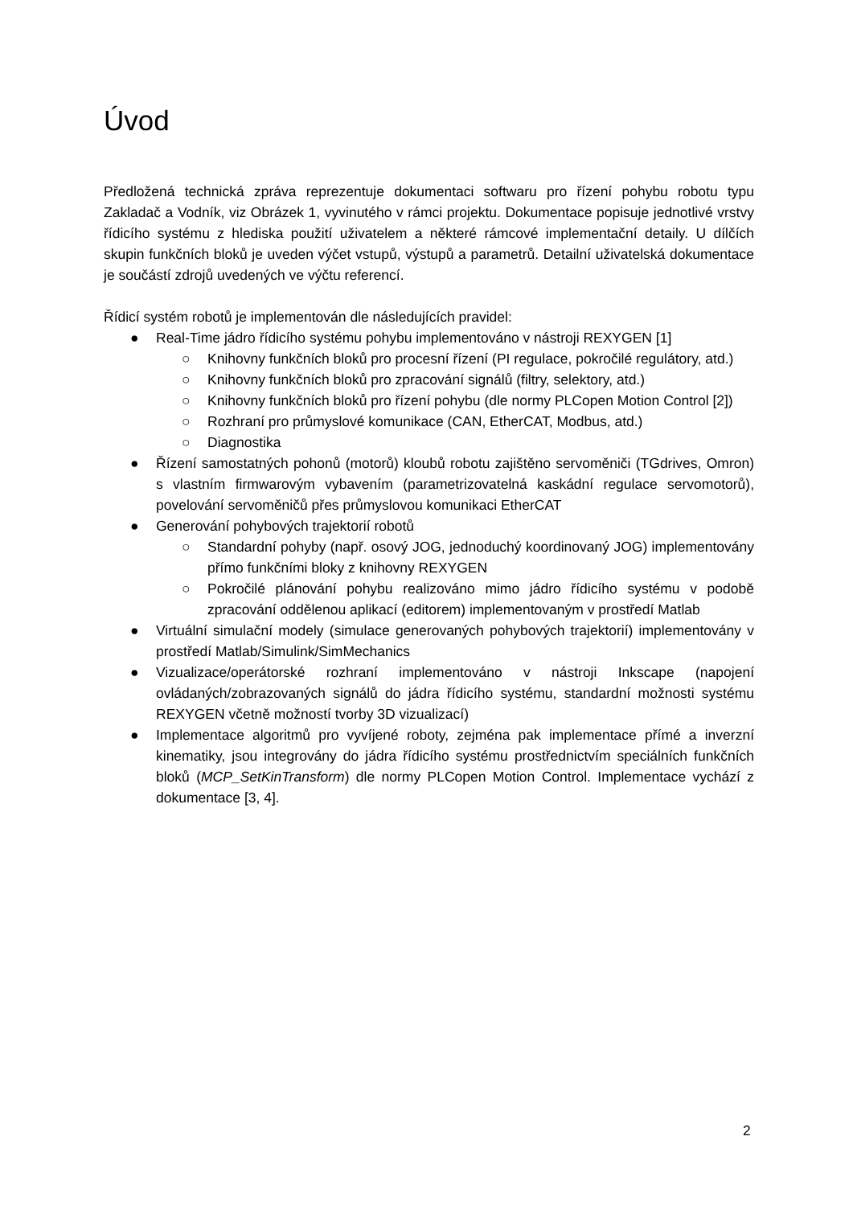Úvod
Předložená technická zpráva reprezentuje dokumentaci softwaru pro řízení pohybu robotu typu Zakladač a Vodník, viz Obrázek 1, vyvinutého v rámci projektu. Dokumentace popisuje jednotlivé vrstvy řídicího systému z hlediska použití uživatelem a některé rámcové implementační detaily. U dílčích skupin funkčních bloků je uveden výčet vstupů, výstupů a parametrů. Detailní uživatelská dokumentace je součástí zdrojů uvedených ve výčtu referencí.
Řídicí systém robotů je implementován dle následujících pravidel:
● Real-Time jádro řídicího systému pohybu implementováno v nástroji REXYGEN [1]
○ Knihovny funkčních bloků pro procesní řízení (PI regulace, pokročilé regulátory, atd.)
○ Knihovny funkčních bloků pro zpracování signálů (filtry, selektory, atd.)
○ Knihovny funkčních bloků pro řízení pohybu (dle normy PLCopen Motion Control [2])
○ Rozhraní pro průmyslové komunikace (CAN, EtherCAT, Modbus, atd.)
○ Diagnostika
● Řízení samostatných pohonů (motorů) kloubů robotu zajištěno servoměniči (TGdrives, Omron) s vlastním firmwarovým vybavením (parametrizovatelná kaskádní regulace servomotorů), povelování servoměničů přes průmyslovou komunikaci EtherCAT
● Generování pohybových trajektorií robotů
○ Standardní pohyby (např. osový JOG, jednoduchý koordinovaný JOG) implementovány přímo funkčními bloky z knihovny REXYGEN
○ Pokročilé plánování pohybu realizováno mimo jádro řídicího systému v podobě zpracování oddělenou aplikací (editorem) implementovaným v prostředí Matlab
● Virtuální simulační modely (simulace generovaných pohybových trajektorií) implementovány v prostředí Matlab/Simulink/SimMechanics
● Vizualizace/operátorské rozhraní implementováno v nástroji Inkscape (napojení ovládaných/zobrazovaných signálů do jádra řídicího systému, standardní možnosti systému REXYGEN včetně možností tvorby 3D vizualizací)
● Implementace algoritmů pro vyvíjené roboty, zejména pak implementace přímé a inverzní kinematiky, jsou integrovány do jádra řídicího systému prostřednictvím speciálních funkčních bloků (MCP_SetKinTransform) dle normy PLCopen Motion Control. Implementace vychází z dokumentace [3, 4].
2